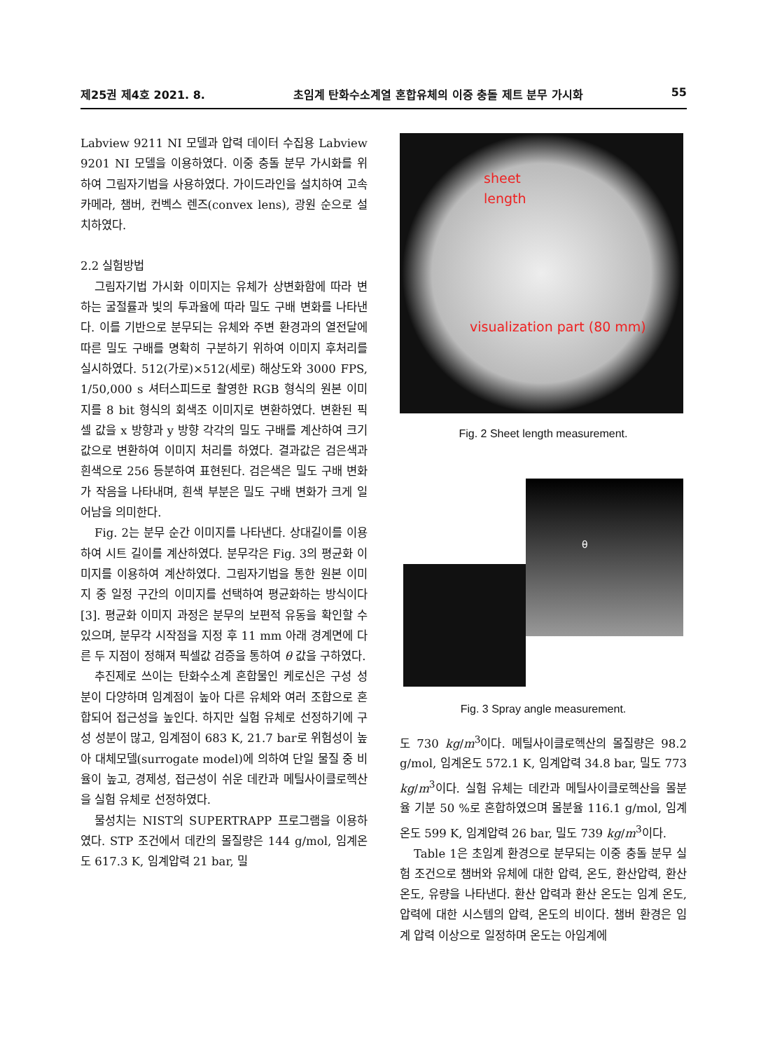제25권 제4호 2021. 8. 초임계 탄화수소계열 혼합유체의 이중 충돌 제트 분무 가시화 55
Labview 9211 NI 모델과 압력 데이터 수집용 Labview 9201 NI 모델을 이용하였다. 이중 충돌 분무 가시화를 위하여 그림자기법을 사용하였다. 가이드라인을 설치하여 고속카메라, 챔버, 컨벡스 렌즈(convex lens), 광원 순으로 설치하였다.
2.2 실험방법
그림자기법 가시화 이미지는 유체가 상변화함에 따라 변하는 굴절률과 빛의 투과율에 따라 밀도 구배 변화를 나타낸다. 이를 기반으로 분무되는 유체와 주변 환경과의 열전달에 따른 밀도 구배를 명확히 구분하기 위하여 이미지 후처리를 실시하였다. 512(가로)×512(세로) 해상도와 3000 FPS, 1/50,000 s 셔터스피드로 촬영한 RGB 형식의 원본 이미지를 8 bit 형식의 회색조 이미지로 변환하였다. 변환된 픽셀 값을 x 방향과 y 방향 각각의 밀도 구배를 계산하여 크기 값으로 변환하여 이미지 처리를 하였다. 결과값은 검은색과 흰색으로 256 등분하여 표현된다. 검은색은 밀도 구배 변화가 작음을 나타내며, 흰색 부분은 밀도 구배 변화가 크게 일어남을 의미한다.
Fig. 2는 분무 순간 이미지를 나타낸다. 상대길이를 이용하여 시트 길이를 계산하였다. 분무각은 Fig. 3의 평균화 이미지를 이용하여 계산하였다. 그림자기법을 통한 원본 이미지 중 일정 구간의 이미지를 선택하여 평균화하는 방식이다 [3]. 평균화 이미지 과정은 분무의 보편적 유동을 확인할 수 있으며, 분무각 시작점을 지정 후 11 mm 아래 경계면에 다른 두 지점이 정해져 픽셀값 검증을 통하여 θ 값을 구하였다.
추진제로 쓰이는 탄화수소계 혼합물인 케로신은 구성 성분이 다양하며 임계점이 높아 다른 유체와 여러 조합으로 혼합되어 접근성을 높인다. 하지만 실험 유체로 선정하기에 구성 성분이 많고, 임계점이 683 K, 21.7 bar로 위험성이 높아 대체모델(surrogate model)에 의하여 단일 물질 중 비율이 높고, 경제성, 접근성이 쉬운 데칸과 메틸사이클로헥산을 실험 유체로 선정하였다.
물성치는 NIST의 SUPERTRAPP 프로그램을 이용하였다. STP 조건에서 데칸의 몰질량은 144 g/mol, 임계온도 617.3 K, 임계압력 21 bar, 밀
sheet
length
visualization part (80 mm)
Fig. 2 Sheet length measurement.
θ
Fig. 3 Spray angle measurement.
도 730 kg/m<sup>3</sup>이다. 메틸사이클로헥산의 몰질량은 98.2 g/mol, 임계온도 572.1 K, 임계압력 34.8 bar, 밀도 773 kg/m<sup>3</sup>이다. 실험 유체는 데칸과 메틸사이클로헥산을 몰분율 기분 50 %로 혼합하였으며 몰분율 116.1 g/mol, 임계온도 599 K, 임계압력 26 bar, 밀도 739 kg/m<sup>3</sup>이다.
Table 1은 초임계 환경으로 분무되는 이중 충돌 분무 실험 조건으로 챔버와 유체에 대한 압력, 온도, 환산압력, 환산온도, 유량을 나타낸다. 환산 압력과 환산 온도는 임계 온도, 압력에 대한 시스템의 압력, 온도의 비이다. 챔버 환경은 임계 압력 이상으로 일정하며 온도는 아임계에